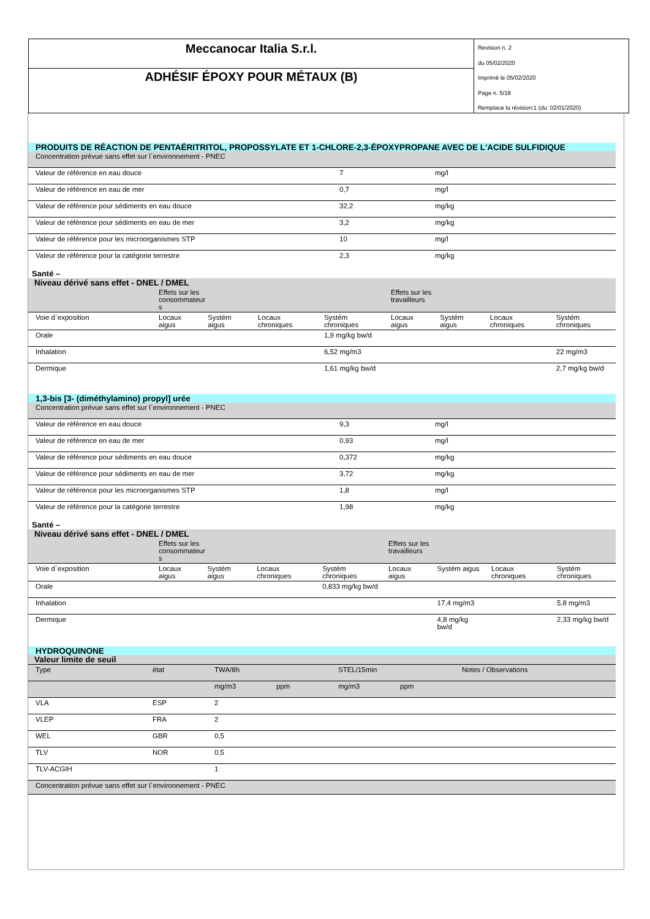Meccanocar Italia S.r.l.
ADHÉSIF ÉPOXY POUR MÉTAUX (B)
Revision n. 2
du 05/02/2020
Imprimè le 05/02/2020
Page n. 5/18
Remplace la révision:1 (du: 02/01/2020)
PRODUITS DE RÉACTION DE PENTAÉRITRITOL, PROPOSSYLATE ET 1-CHLORE-2,3-ÉPOXYPROPANE AVEC DE L'ACIDE SULFIDIQUE
| Concentration prévue sans effet sur l`environnement - PNEC | | |
| Valeur de référence en eau douce | 7 | mg/l |
| Valeur de référence en eau de mer | 0,7 | mg/l |
| Valeur de référence pour sédiments en eau douce | 32,2 | mg/kg |
| Valeur de référence pour sédiments en eau de mer | 3,2 | mg/kg |
| Valeur de référence pour les microorganismes STP | 10 | mg/l |
| Valeur de référence pour la catégorie terrestre | 2,3 | mg/kg |
Santé –
Niveau dérivé sans effet - DNEL / DMEL
| | Effets sur les consommateur s | | | | Effets sur les travailleurs | | | |
| Voie d`exposition | Locaux aigus | Systém aigus | Locaux chroniques | Systém chroniques | Locaux aigus | Systém aigus | Locaux chroniques | Systém chroniques |
| Orale | | | | 1,9 mg/kg bw/d | | | | |
| Inhalation | | | | 6,52 mg/m3 | | | | 22 mg/m3 |
| Dermique | | | | 1,61 mg/kg bw/d | | | | 2,7 mg/kg bw/d |
1,3-bis [3- (diméthylamino) propyl] urée
| Concentration prévue sans effet sur l`environnement - PNEC | | |
| Valeur de référence en eau douce | 9,3 | mg/l |
| Valeur de référence en eau de mer | 0,93 | mg/l |
| Valeur de référence pour sédiments en eau douce | 0,372 | mg/kg |
| Valeur de référence pour sédiments en eau de mer | 3,72 | mg/kg |
| Valeur de référence pour les microorganismes STP | 1,8 | mg/l |
| Valeur de référence pour la catégorie terrestre | 1,98 | mg/kg |
Santé –
Niveau dérivé sans effet - DNEL / DMEL
| | Effets sur les consommateur s | | | | Effets sur les travailleurs | | | |
| Voie d`exposition | Locaux aigus | Systém aigus | Locaux chroniques | Systém chroniques | Locaux aigus | Systém aigus | Locaux chroniques | Systém chroniques |
| Orale | | | | 0,833 mg/kg bw/d | | | | |
| Inhalation | | | | | | 17,4 mg/m3 | | 5,8 mg/m3 |
| Dermique | | | | | | 4,8 mg/kg bw/d | | 2,33 mg/kg bw/d |
HYDROQUINONE
Valeur limite de seuil
| Type | état | TWA/8h | | STEL/15min | | Notes / Observations |
| | | mg/m3 | ppm | mg/m3 | ppm | |
| VLA | ESP | 2 | | | | |
| VLEP | FRA | 2 | | | | |
| WEL | GBR | 0,5 | | | | |
| TLV | NOR | 0,5 | | | | |
| TLV-ACGIH | | 1 | | | | |
| Concentration prévue sans effet sur l`environnement - PNEC | | | | | | |